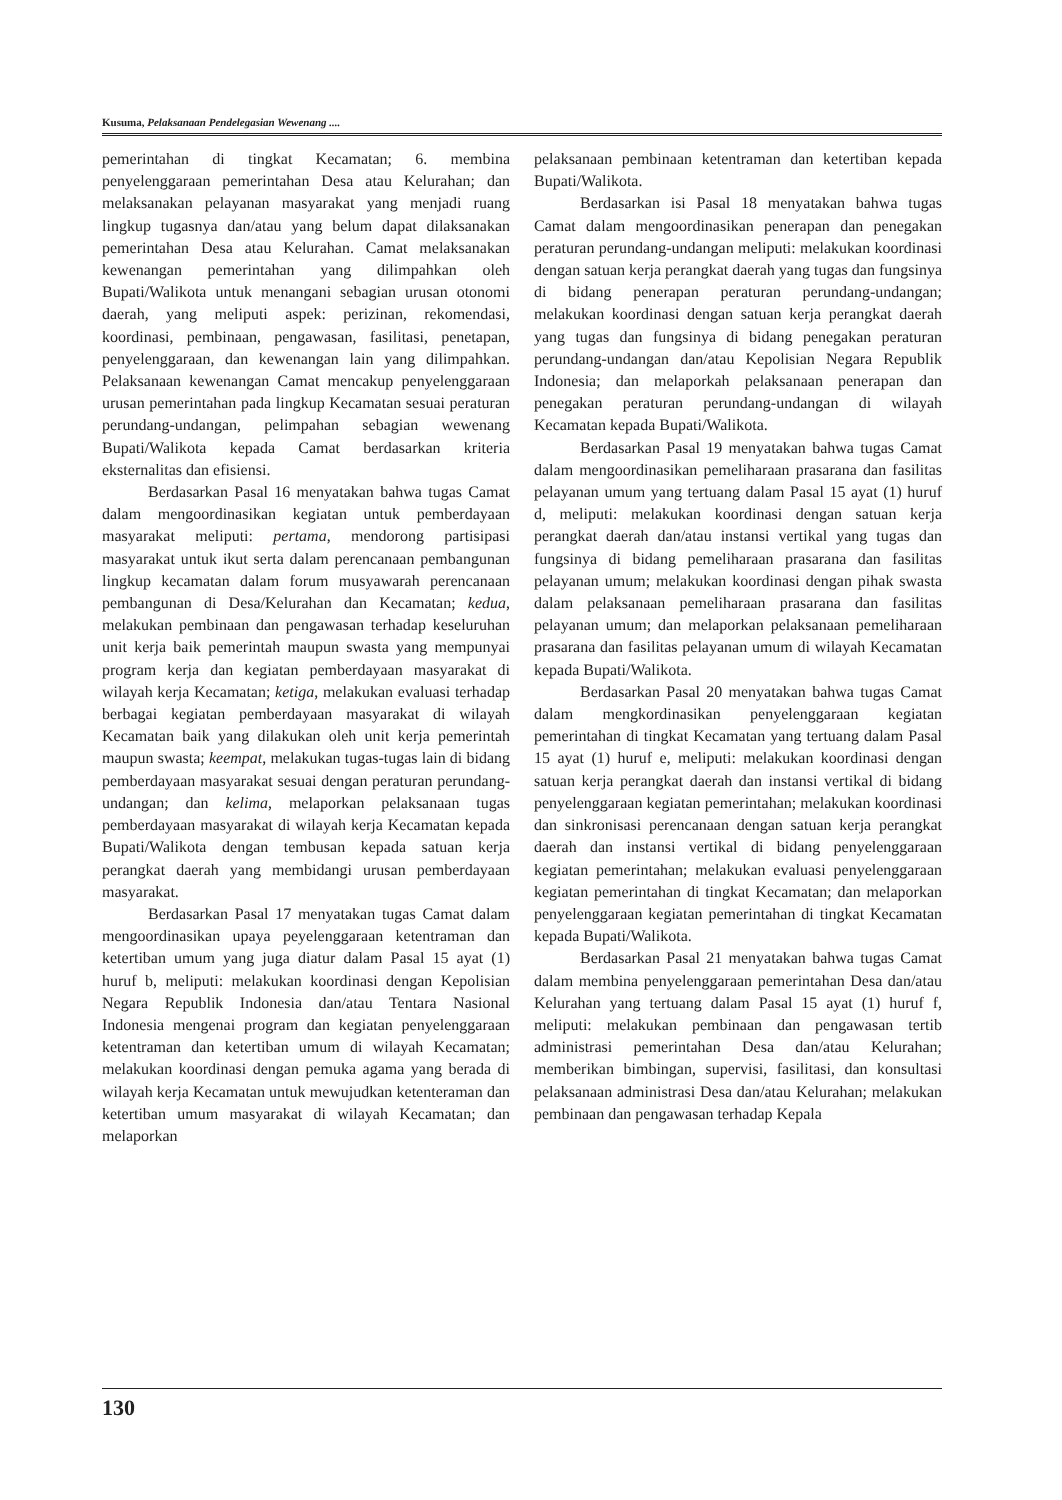Kusuma, Pelaksanaan Pendelegasian Wewenang ....
pemerintahan di tingkat Kecamatan; 6. membina penyelenggaraan pemerintahan Desa atau Kelurahan; dan melaksanakan pelayanan masyarakat yang menjadi ruang lingkup tugasnya dan/atau yang belum dapat dilaksanakan pemerintahan Desa atau Kelurahan. Camat melaksanakan kewenangan pemerintahan yang dilimpahkan oleh Bupati/Walikota untuk menangani sebagian urusan otonomi daerah, yang meliputi aspek: perizinan, rekomendasi, koordinasi, pembinaan, pengawasan, fasilitasi, penetapan, penyelenggaraan, dan kewenangan lain yang dilimpahkan. Pelaksanaan kewenangan Camat mencakup penyelenggaraan urusan pemerintahan pada lingkup Kecamatan sesuai peraturan perundang-undangan, pelimpahan sebagian wewenang Bupati/Walikota kepada Camat berdasarkan kriteria eksternalitas dan efisiensi.
Berdasarkan Pasal 16 menyatakan bahwa tugas Camat dalam mengoordinasikan kegiatan untuk pemberdayaan masyarakat meliputi: pertama, mendorong partisipasi masyarakat untuk ikut serta dalam perencanaan pembangunan lingkup kecamatan dalam forum musyawarah perencanaan pembangunan di Desa/Kelurahan dan Kecamatan; kedua, melakukan pembinaan dan pengawasan terhadap keseluruhan unit kerja baik pemerintah maupun swasta yang mempunyai program kerja dan kegiatan pemberdayaan masyarakat di wilayah kerja Kecamatan; ketiga, melakukan evaluasi terhadap berbagai kegiatan pemberdayaan masyarakat di wilayah Kecamatan baik yang dilakukan oleh unit kerja pemerintah maupun swasta; keempat, melakukan tugas-tugas lain di bidang pemberdayaan masyarakat sesuai dengan peraturan perundang-undangan; dan kelima, melaporkan pelaksanaan tugas pemberdayaan masyarakat di wilayah kerja Kecamatan kepada Bupati/Walikota dengan tembusan kepada satuan kerja perangkat daerah yang membidangi urusan pemberdayaan masyarakat.
Berdasarkan Pasal 17 menyatakan tugas Camat dalam mengoordinasikan upaya peyelenggaraan ketentraman dan ketertiban umum yang juga diatur dalam Pasal 15 ayat (1) huruf b, meliputi: melakukan koordinasi dengan Kepolisian Negara Republik Indonesia dan/atau Tentara Nasional Indonesia mengenai program dan kegiatan penyelenggaraan ketentraman dan ketertiban umum di wilayah Kecamatan; melakukan koordinasi dengan pemuka agama yang berada di wilayah kerja Kecamatan untuk mewujudkan ketenteraman dan ketertiban umum masyarakat di wilayah Kecamatan; dan melaporkan
pelaksanaan pembinaan ketentraman dan ketertiban kepada Bupati/Walikota.
Berdasarkan isi Pasal 18 menyatakan bahwa tugas Camat dalam mengoordinasikan penerapan dan penegakan peraturan perundang-undangan meliputi: melakukan koordinasi dengan satuan kerja perangkat daerah yang tugas dan fungsinya di bidang penerapan peraturan perundang-undangan; melakukan koordinasi dengan satuan kerja perangkat daerah yang tugas dan fungsinya di bidang penegakan peraturan perundang-undangan dan/atau Kepolisian Negara Republik Indonesia; dan melaporkah pelaksanaan penerapan dan penegakan peraturan perundang-undangan di wilayah Kecamatan kepada Bupati/Walikota.
Berdasarkan Pasal 19 menyatakan bahwa tugas Camat dalam mengoordinasikan pemeliharaan prasarana dan fasilitas pelayanan umum yang tertuang dalam Pasal 15 ayat (1) huruf d, meliputi: melakukan koordinasi dengan satuan kerja perangkat daerah dan/atau instansi vertikal yang tugas dan fungsinya di bidang pemeliharaan prasarana dan fasilitas pelayanan umum; melakukan koordinasi dengan pihak swasta dalam pelaksanaan pemeliharaan prasarana dan fasilitas pelayanan umum; dan melaporkan pelaksanaan pemeliharaan prasarana dan fasilitas pelayanan umum di wilayah Kecamatan kepada Bupati/Walikota.
Berdasarkan Pasal 20 menyatakan bahwa tugas Camat dalam mengkordinasikan penyelenggaraan kegiatan pemerintahan di tingkat Kecamatan yang tertuang dalam Pasal 15 ayat (1) huruf e, meliputi: melakukan koordinasi dengan satuan kerja perangkat daerah dan instansi vertikal di bidang penyelenggaraan kegiatan pemerintahan; melakukan koordinasi dan sinkronisasi perencanaan dengan satuan kerja perangkat daerah dan instansi vertikal di bidang penyelenggaraan kegiatan pemerintahan; melakukan evaluasi penyelenggaraan kegiatan pemerintahan di tingkat Kecamatan; dan melaporkan penyelenggaraan kegiatan pemerintahan di tingkat Kecamatan kepada Bupati/Walikota.
Berdasarkan Pasal 21 menyatakan bahwa tugas Camat dalam membina penyelenggaraan pemerintahan Desa dan/atau Kelurahan yang tertuang dalam Pasal 15 ayat (1) huruf f, meliputi: melakukan pembinaan dan pengawasan tertib administrasi pemerintahan Desa dan/atau Kelurahan; memberikan bimbingan, supervisi, fasilitasi, dan konsultasi pelaksanaan administrasi Desa dan/atau Kelurahan; melakukan pembinaan dan pengawasan terhadap Kepala
130